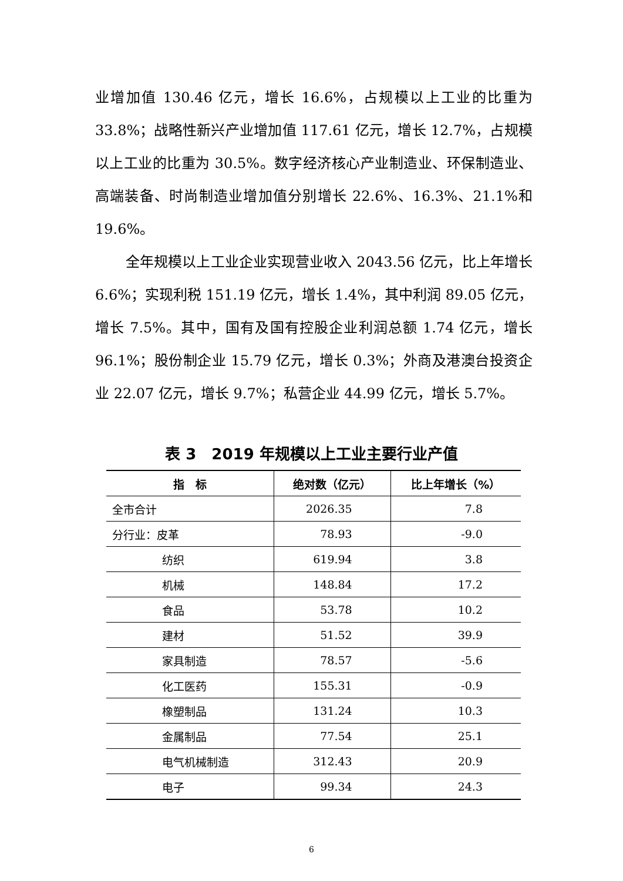业增加值 130.46 亿元，增长 16.6%，占规模以上工业的比重为 33.8%；战略性新兴产业增加值 117.61 亿元，增长 12.7%，占规模以上工业的比重为 30.5%。数字经济核心产业制造业、环保制造业、高端装备、时尚制造业增加值分别增长 22.6%、16.3%、21.1%和 19.6%。
全年规模以上工业企业实现营业收入 2043.56 亿元，比上年增长 6.6%；实现利税 151.19 亿元，增长 1.4%，其中利润 89.05 亿元，增长 7.5%。其中，国有及国有控股企业利润总额 1.74 亿元，增长 96.1%；股份制企业 15.79 亿元，增长 0.3%；外商及港澳台投资企业 22.07 亿元，增长 9.7%；私营企业 44.99 亿元，增长 5.7%。
表 3　2019 年规模以上工业主要行业产值
| 指 标 | 绝对数（亿元） | 比上年增长（%） |
| --- | --- | --- |
| 全市合计 | 2026.35 | 7.8 |
| 分行业：皮革 | 78.93 | -9.0 |
| 纺织 | 619.94 | 3.8 |
| 机械 | 148.84 | 17.2 |
| 食品 | 53.78 | 10.2 |
| 建材 | 51.52 | 39.9 |
| 家具制造 | 78.57 | -5.6 |
| 化工医药 | 155.31 | -0.9 |
| 橡塑制品 | 131.24 | 10.3 |
| 金属制品 | 77.54 | 25.1 |
| 电气机械制造 | 312.43 | 20.9 |
| 电子 | 99.34 | 24.3 |
6